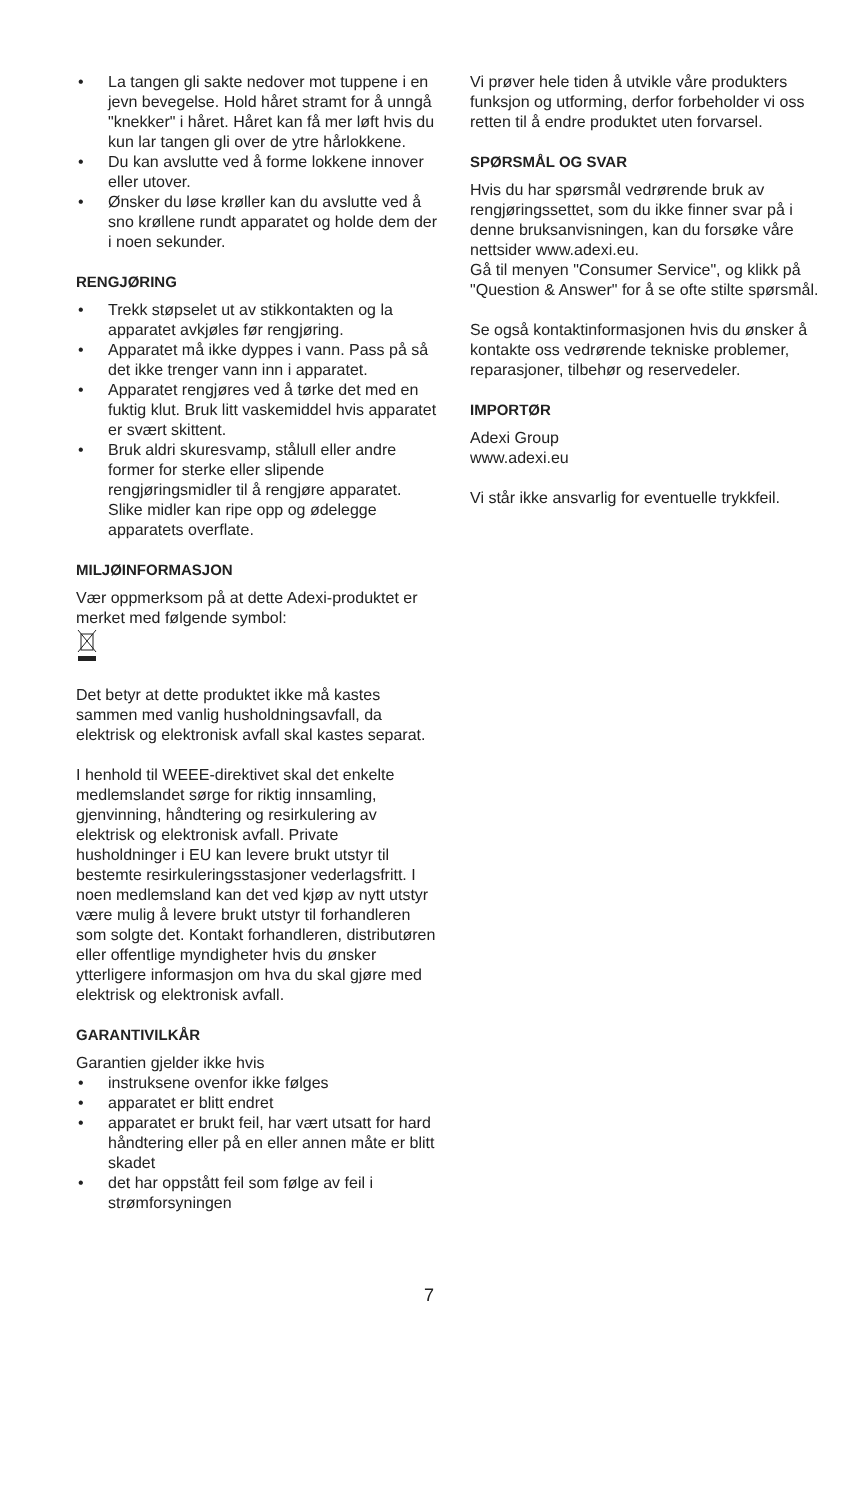• La tangen gli sakte nedover mot tuppene i en jevn bevegelse. Hold håret stramt for å unngå "knekker" i håret. Håret kan få mer løft hvis du kun lar tangen gli over de ytre hårlokkene.
• Du kan avslutte ved å forme lokkene innover eller utover.
• Ønsker du løse krøller kan du avslutte ved å sno krøllene rundt apparatet og holde dem der i noen sekunder.
RENGJØRING
• Trekk støpselet ut av stikkontakten og la apparatet avkjøles før rengjøring.
• Apparatet må ikke dyppes i vann. Pass på så det ikke trenger vann inn i apparatet.
• Apparatet rengjøres ved å tørke det med en fuktig klut. Bruk litt vaskemiddel hvis apparatet er svært skittent.
• Bruk aldri skuresvamp, stålull eller andre former for sterke eller slipende rengjøringsmidler til å rengjøre apparatet. Slike midler kan ripe opp og ødelegge apparatets overflate.
MILJØINFORMASJON
Vær oppmerksom på at dette Adexi-produktet er merket med følgende symbol:
Det betyr at dette produktet ikke må kastes sammen med vanlig husholdningsavfall, da elektrisk og elektronisk avfall skal kastes separat.
I henhold til WEEE-direktivet skal det enkelte medlemslandet sørge for riktig innsamling, gjenvinning, håndtering og resirkulering av elektrisk og elektronisk avfall. Private husholdninger i EU kan levere brukt utstyr til bestemte resirkuleringsstasjoner vederlagsfritt. I noen medlemsland kan det ved kjøp av nytt utstyr være mulig å levere brukt utstyr til forhandleren som solgte det. Kontakt forhandleren, distributøren eller offentlige myndigheter hvis du ønsker ytterligere informasjon om hva du skal gjøre med elektrisk og elektronisk avfall.
GARANTIVILKÅR
Garantien gjelder ikke hvis
• instruksene ovenfor ikke følges
• apparatet er blitt endret
• apparatet er brukt feil, har vært utsatt for hard håndtering eller på en eller annen måte er blitt skadet
• det har oppstått feil som følge av feil i strømforsyningen
Vi prøver hele tiden å utvikle våre produkters funksjon og utforming, derfor forbeholder vi oss retten til å endre produktet uten forvarsel.
SPØRSMÅL OG SVAR
Hvis du har spørsmål vedrørende bruk av rengjøringssettet, som du ikke finner svar på i denne bruksanvisningen, kan du forsøke våre nettsider www.adexi.eu.
Gå til menyen "Consumer Service", og klikk på "Question & Answer" for å se ofte stilte spørsmål.
Se også kontaktinformasjonen hvis du ønsker å kontakte oss vedrørende tekniske problemer, reparasjoner, tilbehør og reservedeler.
IMPORTØR
Adexi Group
www.adexi.eu
Vi står ikke ansvarlig for eventuelle trykkfeil.
7